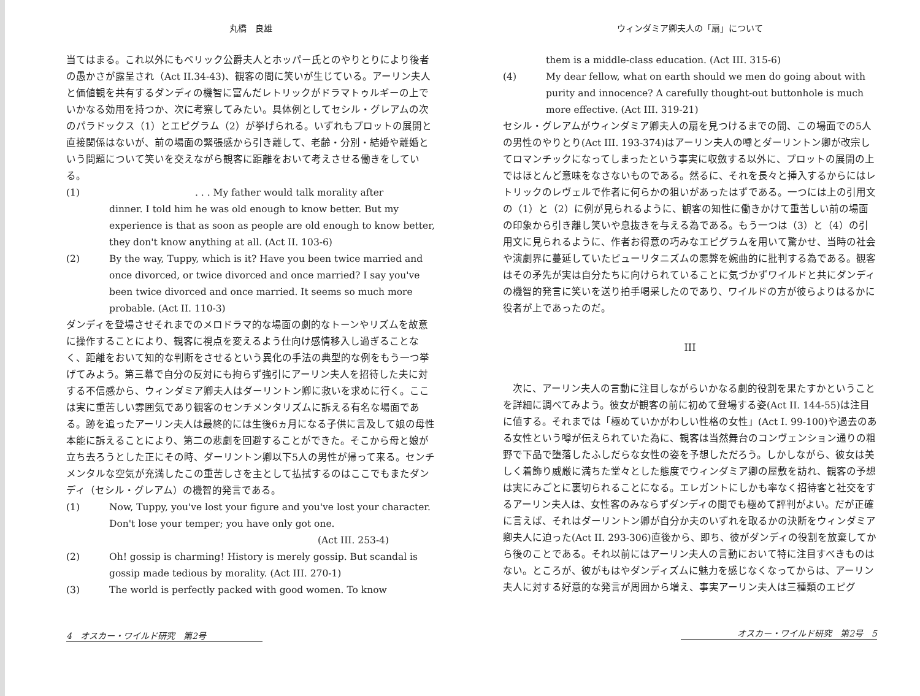丸橋　良雄
当てはまる。これ以外にもベリック公爵夫人とホッパー氏とのやりとりにより後者の愚かさが露呈され（Act II.34-43)、観客の間に笑いが生じている。アーリン夫人と価値観を共有するダンディの機智に富んだレトリックがドラマトゥルギーの上でいかなる効用を持つか、次に考察してみたい。具体例としてセシル・グレアムの次のパラドックス（1）とエピグラム（2）が挙げられる。いずれもプロットの展開と直接関係はないが、前の場面の緊張感から引き離して、老齢・分別・結婚や離婚という問題について笑いを交えながら観客に距離をおいて考えさせる働きをしている。
(1). . . My father would talk morality after
dinner. I told him he was old enough to know better. But my experience is that as soon as people are old enough to know better, they don't know anything at all. (Act II. 103-6)
(2) By the way, Tuppy, which is it? Have you been twice married and once divorced, or twice divorced and once married? I say you've been twice divorced and once married. It seems so much more probable. (Act II. 110-3)
ダンディを登場させそれまでのメロドラマ的な場面の劇的なトーンやリズムを故意に操作することにより、観客に視点を変えるよう仕向け感情移入し過ぎることなく、距離をおいて知的な判断をさせるという異化の手法の典型的な例をもう一つ挙げてみよう。第三幕で自分の反対にも拘らず強引にアーリン夫人を招待した夫に対する不信感から、ウィンダミア卿夫人はダーリントン卿に救いを求めに行く。ここは実に重苦しい雰囲気であり観客のセンチメンタリズムに訴える有名な場面である。跡を追ったアーリン夫人は最終的には生後6ヵ月になる子供に言及して娘の母性本能に訴えることにより、第二の悲劇を回避することができた。そこから母と娘が立ち去ろうとした正にその時、ダーリントン卿以下5人の男性が帰って来る。センチメンタルな空気が充満したこの重苦しさを主として払拭するのはここでもまたダンディ（セシル・グレアム）の機智的発言である。
(1) Now, Tuppy, you've lost your figure and you've lost your character. Don't lose your temper; you have only got one.
(Act III. 253-4)
(2) Oh! gossip is charming! History is merely gossip. But scandal is gossip made tedious by morality. (Act III. 270-1)
(3) The world is perfectly packed with good women. To know
4　オスカー・ワイルド研究　第2号
ウィンダミア卿夫人の「扇」について
them is a middle-class education. (Act III. 315-6)
(4) My dear fellow, what on earth should we men do going about with purity and innocence? A carefully thought-out buttonhole is much more effective. (Act III. 319-21)
セシル・グレアムがウィンダミア卿夫人の扇を見つけるまでの間、この場面での5人の男性のやりとり(Act III. 193-374)はアーリン夫人の噂とダーリントン卿が改宗してロマンチックになってしまったという事実に収斂する以外に、プロットの展開の上ではほとんど意味をなさないものである。然るに、それを長々と挿入するからにはレトリックのレヴェルで作者に何らかの狙いがあったはずである。一つには上の引用文の（1）と（2）に例が見られるように、観客の知性に働きかけて重苦しい前の場面の印象から引き離し笑いや息抜きを与える為である。もう一つは（3）と（4）の引用文に見られるように、作者お得意の巧みなエピグラムを用いて驚かせ、当時の社会や演劇界に蔓延していたピューリタニズムの悪弊を婉曲的に批判する為である。観客はその矛先が実は自分たちに向けられていることに気づかずワイルドと共にダンディの機智的発言に笑いを送り拍手喝采したのであり、ワイルドの方が彼らよりはるかに役者が上であったのだ。
III
　次に、アーリン夫人の言動に注目しながらいかなる劇的役割を果たすかということを詳細に調べてみよう。彼女が観客の前に初めて登場する姿(Act II. 144-55)は注目に値する。それまでは「極めていかがわしい性格の女性」(Act I. 99-100)や過去のある女性という噂が伝えられていた為に、観客は当然舞台のコンヴェンション通りの粗野で下品で堕落したふしだらな女性の姿を予想しただろう。しかしながら、彼女は美しく着飾り威厳に満ちた堂々とした態度でウィンダミア卿の屋敷を訪れ、観客の予想は実にみごとに裏切られることになる。エレガントにしかも率なく招待客と社交をするアーリン夫人は、女性客のみならずダンディの間でも極めて評判がよい。だが正確に言えば、それはダーリントン卿が自分か夫のいずれを取るかの決断をウィンダミア卿夫人に迫った(Act II. 293-306)直後から、即ち、彼がダンディの役割を放棄してから後のことである。それ以前にはアーリン夫人の言動において特に注目すべきものはない。ところが、彼がもはやダンディズムに魅力を感じなくなってからは、アーリン夫人に対する好意的な発言が周囲から増え、事実アーリン夫人は三種類のエピグ
オスカー・ワイルド研究　第2号　5